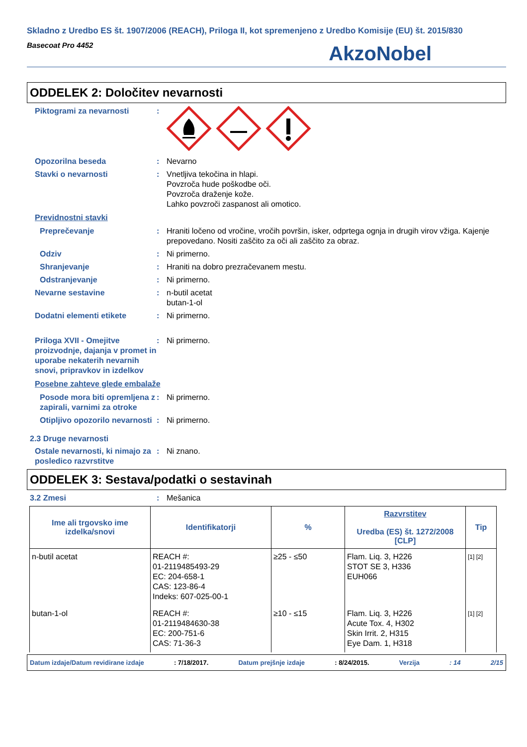Skladno z Uredbo ES št. 1907/2006 (REACH), Priloga II, kot spremenjeno z Uredbo Komisije (EU) št. 2015/830
Basecoat Pro 4452
AkzoNobel
ODDELEK 2: Določitev nevarnosti
Piktogrami za nevarnosti :
Opozorilna beseda : Nevarno
Stavki o nevarnosti : Vnetljiva tekočina in hlapi.
Povzroča hude poškodbe oči.
Povzroča draženje kože.
Lahko povzroči zaspanost ali omotico.
Previdnostni stavki
Preprečevanje : Hraniti ločeno od vročine, vročih površin, isker, odprtega ognja in drugih virov vžiga. Kajenje prepovedano. Nositi zaščito za oči ali zaščito za obraz.
Odziv : Ni primerno.
Shranjevanje : Hraniti na dobro prezračevanem mestu.
Odstranjevanje : Ni primerno.
Nevarne sestavine : n-butil acetat
butan-1-ol
Dodatni elementi etikete : Ni primerno.
Priloga XVII - Omejitve proizvodnje, dajanja v promet in uporabe nekaterih nevarnih snovi, pripravkov in izdelkov
: Ni primerno.
Posebne zahteve glede embalaže
Posode mora biti opremljena z zapirali, varnimi za otroke
: Ni primerno.
Otipljivo opozorilo nevarnosti
: Ni primerno.
2.3 Druge nevarnosti
Ostale nevarnosti, ki nimajo za posledico razvrstitve
: Ni znano.
ODDELEK 3: Sestava/podatki o sestavinah
3.2 Zmesi : Mešanica
| Ime ali trgovsko ime izdelka/snovi | Identifikatorji | % | Razvrstitev Uredba (ES) št. 1272/2008 [CLP] | Tip |
| --- | --- | --- | --- | --- |
| n-butil acetat | REACH #: 01-2119485493-29 EC: 204-658-1 CAS: 123-86-4 Indeks: 607-025-00-1 | ≥25 - ≤50 | Flam. Liq. 3, H226 STOT SE 3, H336 EUH066 | [1] [2] |
| butan-1-ol | REACH #: 01-2119484630-38 EC: 200-751-6 CAS: 71-36-3 | ≥10 - ≤15 | Flam. Liq. 3, H226 Acute Tox. 4, H302 Skin Irrit. 2, H315 Eye Dam. 1, H318 | [1] [2] |
Datum izdaje/Datum revidirane izdaje: 7/18/2017. Datum prejšnje izdaje: 8/24/2015. Verzija: 14 2/15